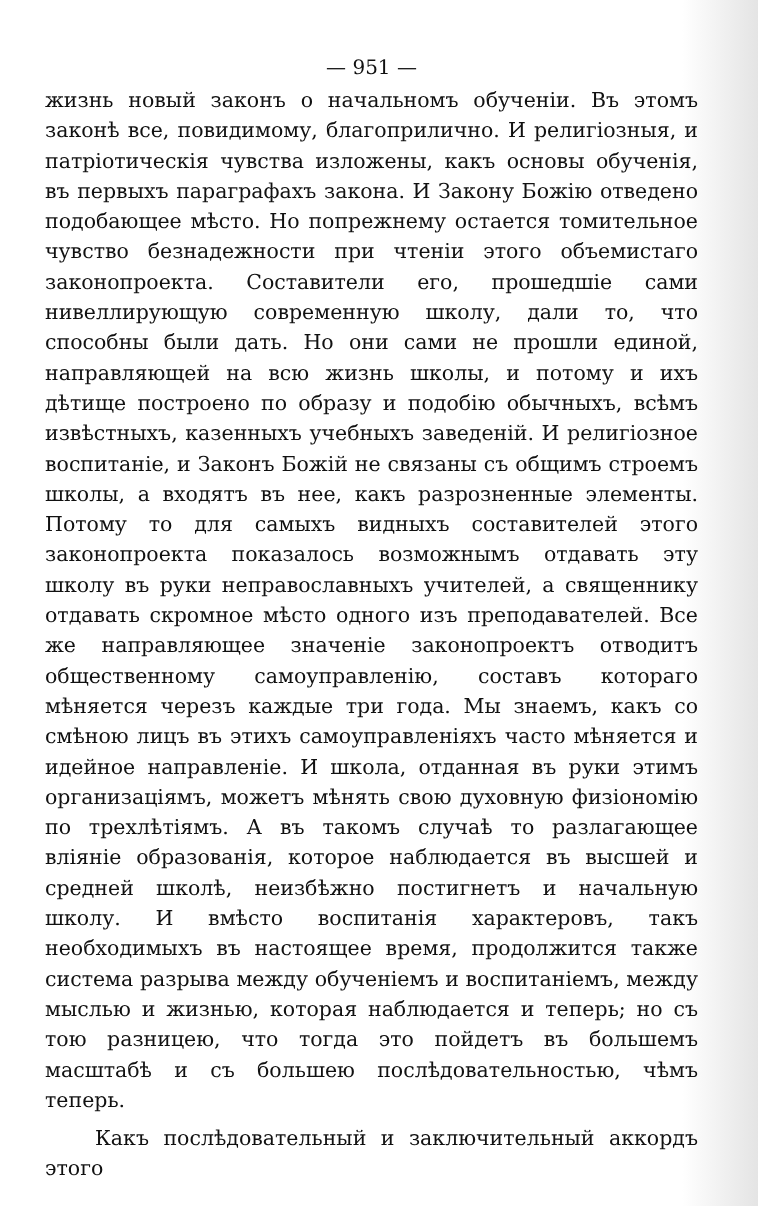— 951 —
жизнь новый законъ о начальномъ обученіи. Въ этомъ законѣ все, повидимому, благоприлично. И религіозныя, и патріотическія чувства изложены, какъ основы обученія, въ первыхъ параграфахъ закона. И Закону Божію отведено подобающее мѣсто. Но попрежнему остается томительное чувство безнадежности при чтеніи этого объемистаго законопроекта. Составители его, прошедшіе сами нивеллирующую современную школу, дали то, что способны были дать. Но они сами не прошли единой, направляющей на всю жизнь школы, и потому и ихъ дѣтище построено по образу и подобію обычныхъ, всѣмъ извѣстныхъ, казенныхъ учебныхъ заведеній. И религіозное воспитаніе, и Законъ Божій не связаны съ общимъ строемъ школы, а входятъ въ нее, какъ разрозненные элементы. Потому то для самыхъ видныхъ составителей этого законопроекта показалось возможнымъ отдавать эту школу въ руки неправославныхъ учителей, а священнику отдавать скромное мѣсто одного изъ преподавателей. Все же направляющее значеніе законопроектъ отводитъ общественному самоуправленію, составъ котораго мѣняется черезъ каждые три года. Мы знаемъ, какъ со смѣною лицъ въ этихъ самоуправленіяхъ часто мѣняется и идейное направленіе. И школа, отданная въ руки этимъ организаціямъ, можетъ мѣнять свою духовную физіономію по трехлѣтіямъ. А въ такомъ случаѣ то разлагающее вліяніе образованія, которое наблюдается въ высшей и средней школѣ, неизбѣжно постигнетъ и начальную школу. И вмѣсто воспитанія характеровъ, такъ необходимыхъ въ настоящее время, продолжится также система разрыва между обученіемъ и воспитаніемъ, между мыслью и жизнью, которая наблюдается и теперь; но съ тою разницею, что тогда это пойдетъ въ большемъ масштабѣ и съ большею послѣдовательностью, чѣмъ теперь.
Какъ послѣдовательный и заключительный аккордъ этого